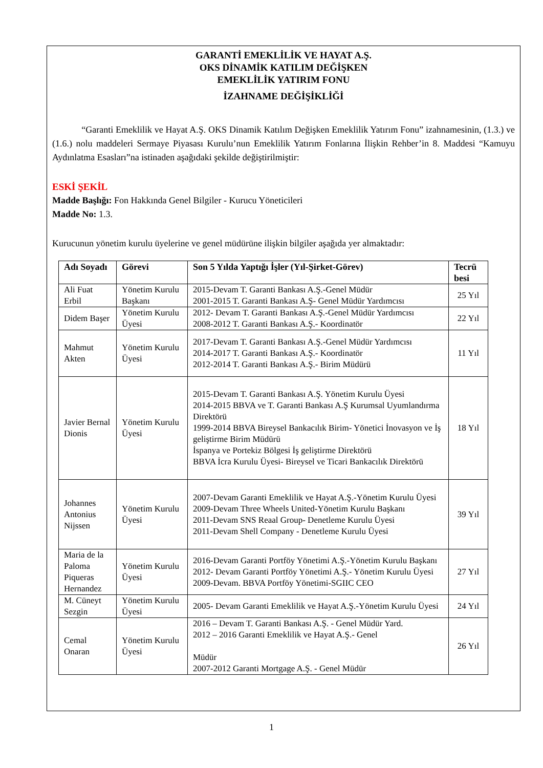GARANTİ EMEKLİLİK VE HAYAT A.Ş.
OKS DİNAMİK KATILIM DEĞİŞKEN
EMEKLİLİK YATIRIM FONU
İZAHNAME DEĞİŞİKLİĞİ
“Garanti Emeklilik ve Hayat A.Ş. OKS Dinamik Katılım Değişken Emeklilik Yatırım Fonu” izahnamesinin, (1.3.) ve (1.6.) nolu maddeleri Sermaye Piyasası Kurulu’nun Emeklilik Yatırım Fonlarına İlişkin Rehber’in 8. Maddesi “Kamuyu Aydınlatma Esasları”na istinaden aşağıdaki şekilde değiştirilmiştir:
ESKİ ŞEKİL
Madde Başlığı: Fon Hakkında Genel Bilgiler - Kurucu Yöneticileri
Madde No: 1.3.
Kurucunun yönetim kurulu üyelerine ve genel müdürüne ilişkin bilgiler aşağıda yer almaktadır:
| Adı Soyadı | Görevi | Son 5 Yılda Yaptığı İşler (Yıl-Şirket-Görev) | Tecrü besi |
| --- | --- | --- | --- |
| Ali Fuat Erbil | Yönetim Kurulu Başkanı | 2015-Devam T. Garanti Bankası A.Ş.-Genel Müdür 2001-2015 T. Garanti Bankası A.Ş- Genel Müdür Yardımcısı | 25 Yıl |
| Didem Başer | Yönetim Kurulu Üyesi | 2012- Devam T. Garanti Bankası A.Ş.-Genel Müdür Yardımcısı 2008-2012 T. Garanti Bankası A.Ş.- Koordinatör | 22 Yıl |
| Mahmut Akten | Yönetim Kurulu Üyesi | 2017-Devam T. Garanti Bankası A.Ş.-Genel Müdür Yardımcısı 2014-2017 T. Garanti Bankası A.Ş.- Koordinatör 2012-2014 T. Garanti Bankası A.Ş.- Birim Müdürü | 11 Yıl |
| Javier Bernal Dionis | Yönetim Kurulu Üyesi | 2015-Devam T. Garanti Bankası A.Ş. Yönetim Kurulu Üyesi 2014-2015 BBVA ve T. Garanti Bankası A.Ş Kurumsal Uyumlandırma Direktörü 1999-2014 BBVA Bireysel Bankacılık Birim- Yönetici İnovasyon ve İş geliştirme Birim Müdürü İspanya ve Portekiz Bölgesi İş geliştirme Direktörü BBVA İcra Kurulu Üyesi- Bireysel ve Ticari Bankacılık Direktörü | 18 Yıl |
| Johannes Antonius Nijssen | Yönetim Kurulu Üyesi | 2007-Devam Garanti Emeklilik ve Hayat A.Ş.-Yönetim Kurulu Üyesi 2009-Devam Three Wheels United-Yönetim Kurulu Başkanı 2011-Devam SNS Reaal Group- Denetleme Kurulu Üyesi 2011-Devam Shell Company - Denetleme Kurulu Üyesi | 39 Yıl |
| Maria de la Paloma Piqueras Hernandez | Yönetim Kurulu Üyesi | 2016-Devam Garanti Portföy Yönetimi A.Ş.-Yönetim Kurulu Başkanı 2012- Devam Garanti Portföy Yönetimi A.Ş.- Yönetim Kurulu Üyesi 2009-Devam. BBVA Portföy Yönetimi-SGIIC CEO | 27 Yıl |
| M. Cüneyt Sezgin | Yönetim Kurulu Üyesi | 2005- Devam Garanti Emeklilik ve Hayat A.Ş.-Yönetim Kurulu Üyesi | 24 Yıl |
| Cemal Onaran | Yönetim Kurulu Üyesi | 2016 – Devam T. Garanti Bankası A.Ş. - Genel Müdür Yard. 2012 – 2016 Garanti Emeklilik ve Hayat A.Ş.- Genel Müdür 2007-2012 Garanti Mortgage A.Ş. - Genel Müdür | 26 Yıl |
1